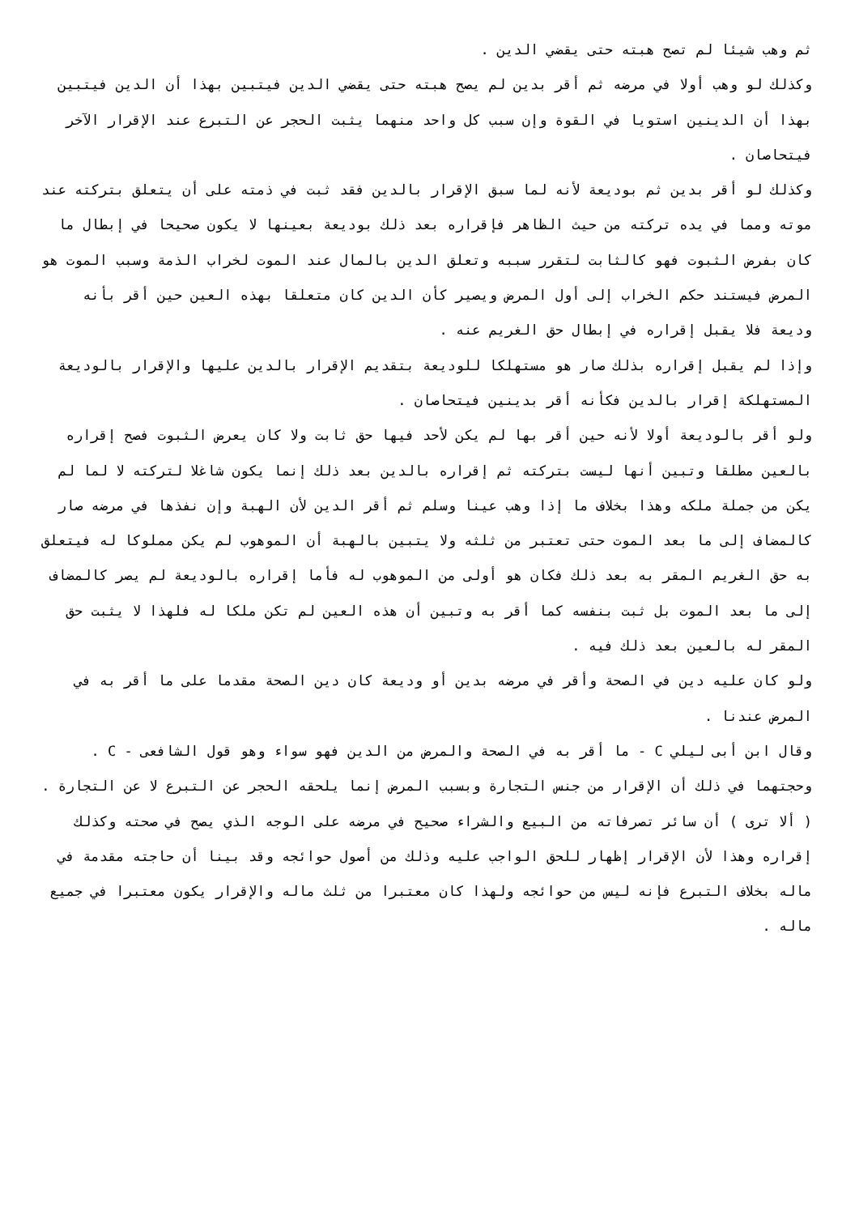ثم وهب شيئا لم تصح هبته حتى يقضي الدين .
وكذلك لو وهب أولا في مرضه ثم أقر بدين لم يصح هبته حتى يقضي الدين فيتبين بهذا أن الدين فيتبين بهذا أن الدينين استويا في القوة وإن سبب كل واحد منهما يثبت الحجر عن التبرع عند الإقرار الآخر فيتحاصان .
وكذلك لو أقر بدين ثم بوديعة لأنه لما سبق الإقرار بالدين فقد ثبت في ذمته على أن يتعلق بتركته عند موته ومما في يده تركته من حيث الظاهر فإقراره بعد ذلك بوديعة بعينها لا يكون صحيحا في إبطال ما كان بفرض الثبوت فهو كالثابت لتقرر سببه وتعلق الدين بالمال عند الموت لخراب الذمة وسبب الموت هو المرض فيستند حكم الخراب إلى أول المرض ويصير كأن الدين كان متعلقا بهذه العين حين أقر بأنه وديعة فلا يقبل إقراره في إبطال حق الغريم عنه .
وإذا لم يقبل إقراره بذلك صار هو مستهلكا للوديعة بتقديم الإقرار بالدين عليها والإقرار بالوديعة المستهلكة إقرار بالدين فكأنه أقر بدينين فيتحاصان .
ولو أقر بالوديعة أولا لأنه حين أقر بها لم يكن لأحد فيها حق ثابت ولا كان يعرض الثبوت فصح إقراره بالعين مطلقا وتبين أنها ليست بتركته ثم إقراره بالدين بعد ذلك إنما يكون شاغلا لتركته لا لما لم يكن من جملة ملكه وهذا بخلاف ما إذا وهب عينا وسلم ثم أقر الدين لأن الهبة وإن نفذها في مرضه صار كالمضاف إلى ما بعد الموت حتى تعتبر من ثلثه ولا يتبين بالهبة أن الموهوب لم يكن مملوكا له فيتعلق به حق الغريم المقر به بعد ذلك فكان هو أولى من الموهوب له فأما إقراره بالوديعة لم يصر كالمضاف إلى ما بعد الموت بل ثبت بنفسه كما أقر به وتبين أن هذه العين لم تكن ملكا له فلهذا لا يثبت حق المقر له بالعين بعد ذلك فيه .
ولو كان عليه دين في الصحة وأقر في مرضه بدين أو وديعة كان دين الصحة مقدما على ما أقر به في المرض عندنا .
وقال ابن أبى ليلي C - ما أقر به في الصحة والمرض من الدين فهو سواء وهو قول الشافعى - C .
وحجتهما في ذلك أن الإقرار من جنس التجارة وبسبب المرض إنما يلحقه الحجر عن التبرع لا عن التجارة .
( ألا ترى ) أن سائر تصرفاته من البيع والشراء صحيح في مرضه على الوجه الذي يصح في صحته وكذلك إقراره وهذا لأن الإقرار إظهار للحق الواجب عليه وذلك من أصول حوائجه وقد بينا أن حاجته مقدمة في ماله بخلاف التبرع فإنه ليس من حوائجه ولهذا كان معتبرا من ثلث ماله والإقرار يكون معتبرا في جميع ماله .